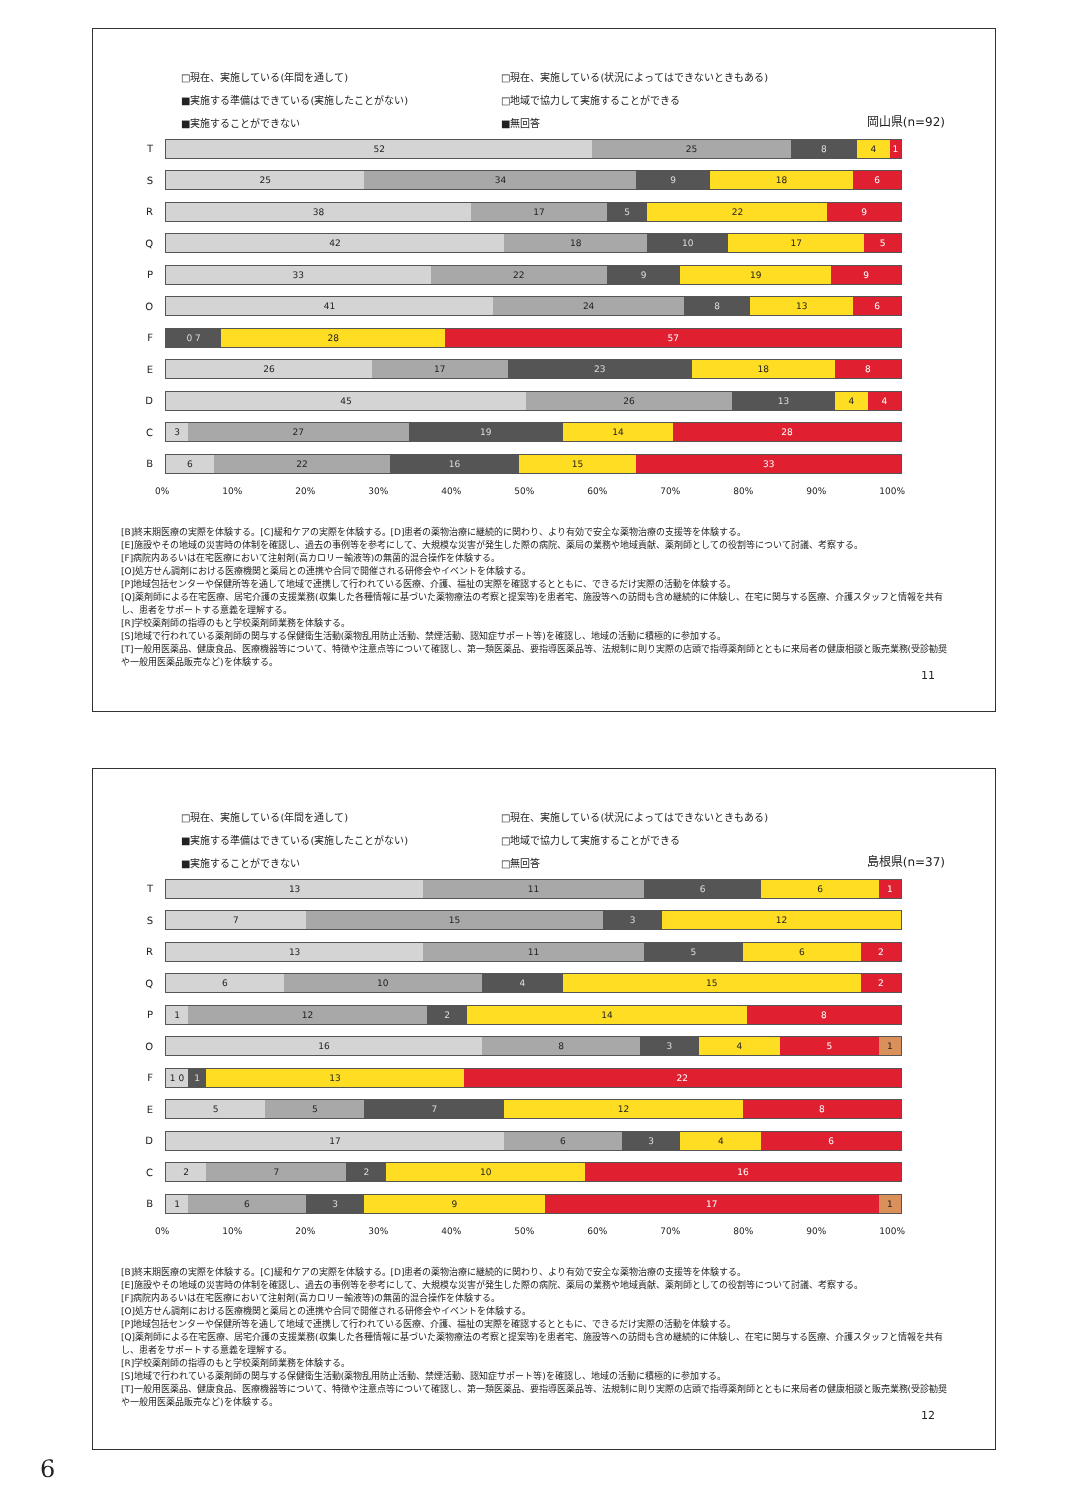□現在、実施している(年間を通して) □現在、実施している(状況によってはできないときもある) ■実施する準備はできている(実施したことがない) □地域で協力して実施することができる ■実施することができない ■無回答
岡山県(n=92)
T
52 25 8 4 1
S
25 34 9 18 6
R
38 17 5 22 9
Q
42 18 10 17 5
P
33 22 9 19 9
O
41 24 8 13 6
F
0 7 28 57
E
26 17 23 18 8
D
45 26 13 4 4
C
3 27 19 14 28
B
6 22 16 15 33
0% 10% 20% 30% 40% 50% 60% 70% 80% 90% 100%
[B]終末期医療の実際を体験する。[C]緩和ケアの実際を体験する。[D]患者の薬物治療に継続的に関わり、より有効で安全な薬物治療の支援等を体験する。
[E]施設やその地域の災害時の体制を確認し、過去の事例等を参考にして、大規模な災害が発生した際の病院、薬局の業務や地域貢献、薬剤師としての役割等について討議、考察する。
[F]病院内あるいは在宅医療において注射剤(高カロリー輸液等)の無菌的混合操作を体験する。
[O]処方せん調剤における医療機関と薬局との連携や合同で開催される研修会やイベントを体験する。
[P]地域包括センターや保健所等を通して地域で連携して行われている医療、介護、福祉の実際を確認するとともに、できるだけ実際の活動を体験する。
[Q]薬剤師による在宅医療、居宅介護の支援業務(収集した各種情報に基づいた薬物療法の考察と提案等)を患者宅、施設等への訪問も含め継続的に体験し、在宅に関与する医療、介護スタッフと情報を共有し、患者をサポートする意義を理解する。
[R]学校薬剤師の指導のもと学校薬剤師業務を体験する。
[S]地域で行われている薬剤師の関与する保健衛生活動(薬物乱用防止活動、禁煙活動、認知症サポート等)を確認し、地域の活動に積極的に参加する。
[T]一般用医薬品、健康食品、医療機器等について、特徴や注意点等について確認し、第一類医薬品、要指導医薬品等、法規制に則り実際の店頭で指導薬剤師とともに来局者の健康相談と販売業務(受診勧奨や一般用医薬品販売など)を体験する。
11
□現在、実施している(年間を通して) □現在、実施している(状況によってはできないときもある) ■実施する準備はできている(実施したことがない) □地域で協力して実施することができる ■実施することができない □無回答
島根県(n=37)
T
13 11 6 6 1
S
7 15 3 12
R
13 11 5 6 2
Q
6 10 4 15 2
P
1 12 2 14 8
O
16 8 3 4 5 1
F
1 0 1 13 22
E
5 5 7 12 8
D
17 6 3 4 6
C
2 7 2 10 16
B
1 6 3 9 17 1
0% 10% 20% 30% 40% 50% 60% 70% 80% 90% 100%
[B]終末期医療の実際を体験する。[C]緩和ケアの実際を体験する。[D]患者の薬物治療に継続的に関わり、より有効で安全な薬物治療の支援等を体験する。
[E]施設やその地域の災害時の体制を確認し、過去の事例等を参考にして、大規模な災害が発生した際の病院、薬局の業務や地域貢献、薬剤師としての役割等について討議、考察する。
[F]病院内あるいは在宅医療において注射剤(高カロリー輸液等)の無菌的混合操作を体験する。
[O]処方せん調剤における医療機関と薬局との連携や合同で開催される研修会やイベントを体験する。
[P]地域包括センターや保健所等を通して地域で連携して行われている医療、介護、福祉の実際を確認するとともに、できるだけ実際の活動を体験する。
[Q]薬剤師による在宅医療、居宅介護の支援業務(収集した各種情報に基づいた薬物療法の考察と提案等)を患者宅、施設等への訪問も含め継続的に体験し、在宅に関与する医療、介護スタッフと情報を共有し、患者をサポートする意義を理解する。
[R]学校薬剤師の指導のもと学校薬剤師業務を体験する。
[S]地域で行われている薬剤師の関与する保健衛生活動(薬物乱用防止活動、禁煙活動、認知症サポート等)を確認し、地域の活動に積極的に参加する。
[T]一般用医薬品、健康食品、医療機器等について、特徴や注意点等について確認し、第一類医薬品、要指導医薬品等、法規制に則り実際の店頭で指導薬剤師とともに来局者の健康相談と販売業務(受診勧奨や一般用医薬品販売など)を体験する。
12
6